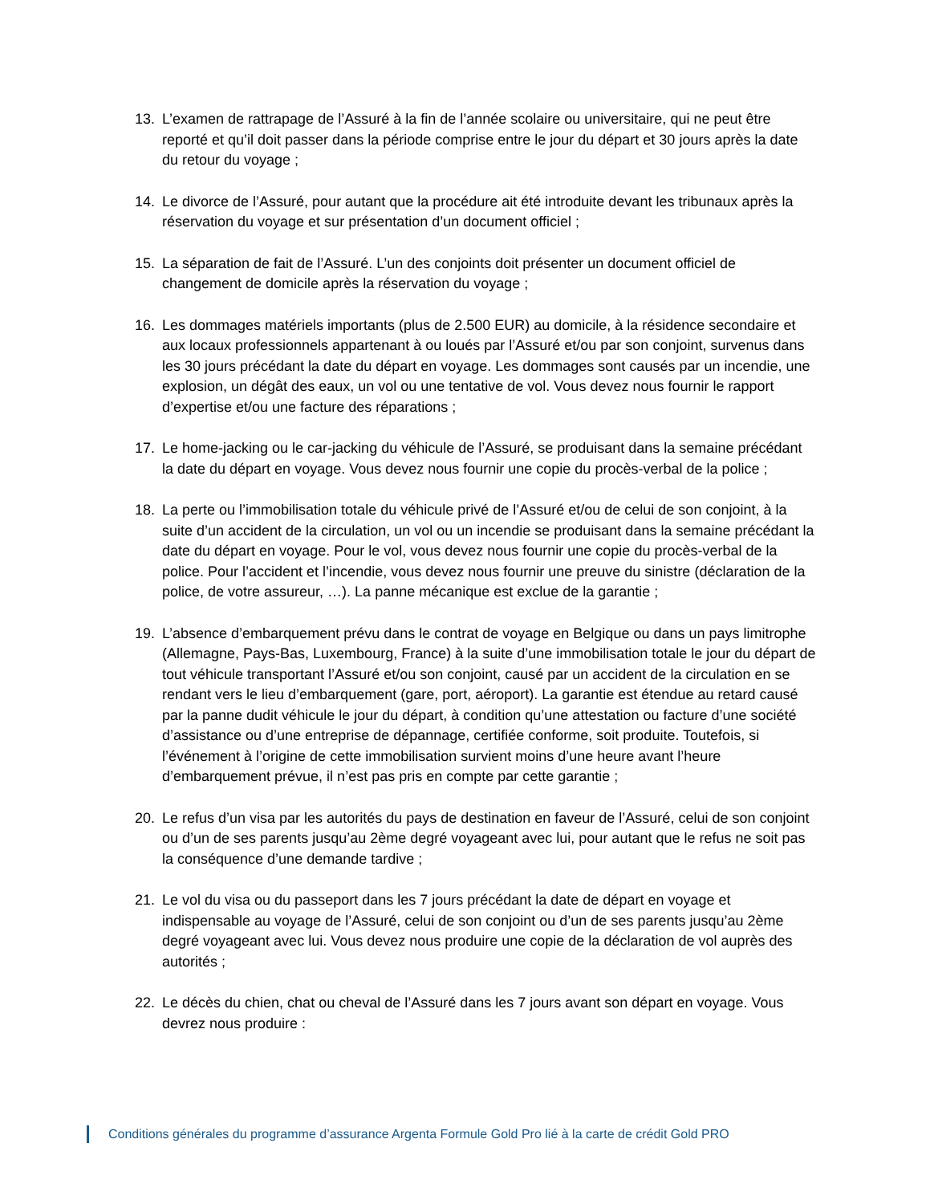13. L’examen de rattrapage de l’Assuré à la fin de l’année scolaire ou universitaire, qui ne peut être reporté et qu’il doit passer dans la période comprise entre le jour du départ et 30 jours après la date du retour du voyage ;
14. Le divorce de l’Assuré, pour autant que la procédure ait été introduite devant les tribunaux après la réservation du voyage et sur présentation d’un document officiel ;
15. La séparation de fait de l’Assuré. L’un des conjoints doit présenter un document officiel de changement de domicile après la réservation du voyage ;
16. Les dommages matériels importants (plus de 2.500 EUR) au domicile, à la résidence secondaire et aux locaux professionnels appartenant à ou loués par l’Assuré et/ou par son conjoint, survenus dans les 30 jours précédant la date du départ en voyage. Les dommages sont causés par un incendie, une explosion, un dégât des eaux, un vol ou une tentative de vol. Vous devez nous fournir le rapport d’expertise et/ou une facture des réparations ;
17. Le home-jacking ou le car-jacking du véhicule de l’Assuré, se produisant dans la semaine précédant la date du départ en voyage. Vous devez nous fournir une copie du procès-verbal de la police ;
18. La perte ou l’immobilisation totale du véhicule privé de l’Assuré et/ou de celui de son conjoint, à la suite d’un accident de la circulation, un vol ou un incendie se produisant dans la semaine précédant la date du départ en voyage. Pour le vol, vous devez nous fournir une copie du procès-verbal de la police. Pour l’accident et l’incendie, vous devez nous fournir une preuve du sinistre (déclaration de la police, de votre assureur, …). La panne mécanique est exclue de la garantie ;
19. L’absence d’embarquement prévu dans le contrat de voyage en Belgique ou dans un pays limitrophe (Allemagne, Pays-Bas, Luxembourg, France) à la suite d’une immobilisation totale le jour du départ de tout véhicule transportant l’Assuré et/ou son conjoint, causé par un accident de la circulation en se rendant vers le lieu d’embarquement (gare, port, aéroport). La garantie est étendue au retard causé par la panne dudit véhicule le jour du départ, à condition qu’une attestation ou facture d’une société d’assistance ou d’une entreprise de dépannage, certifiée conforme, soit produite. Toutefois, si l’événement à l’origine de cette immobilisation survient moins d’une heure avant l’heure d’embarquement prévue, il n’est pas pris en compte par cette garantie ;
20. Le refus d’un visa par les autorités du pays de destination en faveur de l’Assuré, celui de son conjoint ou d’un de ses parents jusqu’au 2ème degré voyageant avec lui, pour autant que le refus ne soit pas la conséquence d’une demande tardive ;
21. Le vol du visa ou du passeport dans les 7 jours précédant la date de départ en voyage et indispensable au voyage de l’Assuré, celui de son conjoint ou d’un de ses parents jusqu’au 2ème degré voyageant avec lui. Vous devez nous produire une copie de la déclaration de vol auprès des autorités ;
22. Le décès du chien, chat ou cheval de l’Assuré dans les 7 jours avant son départ en voyage. Vous devrez nous produire :
Conditions générales du programme d’assurance Argenta Formule Gold Pro lié à la carte de crédit Gold PRO